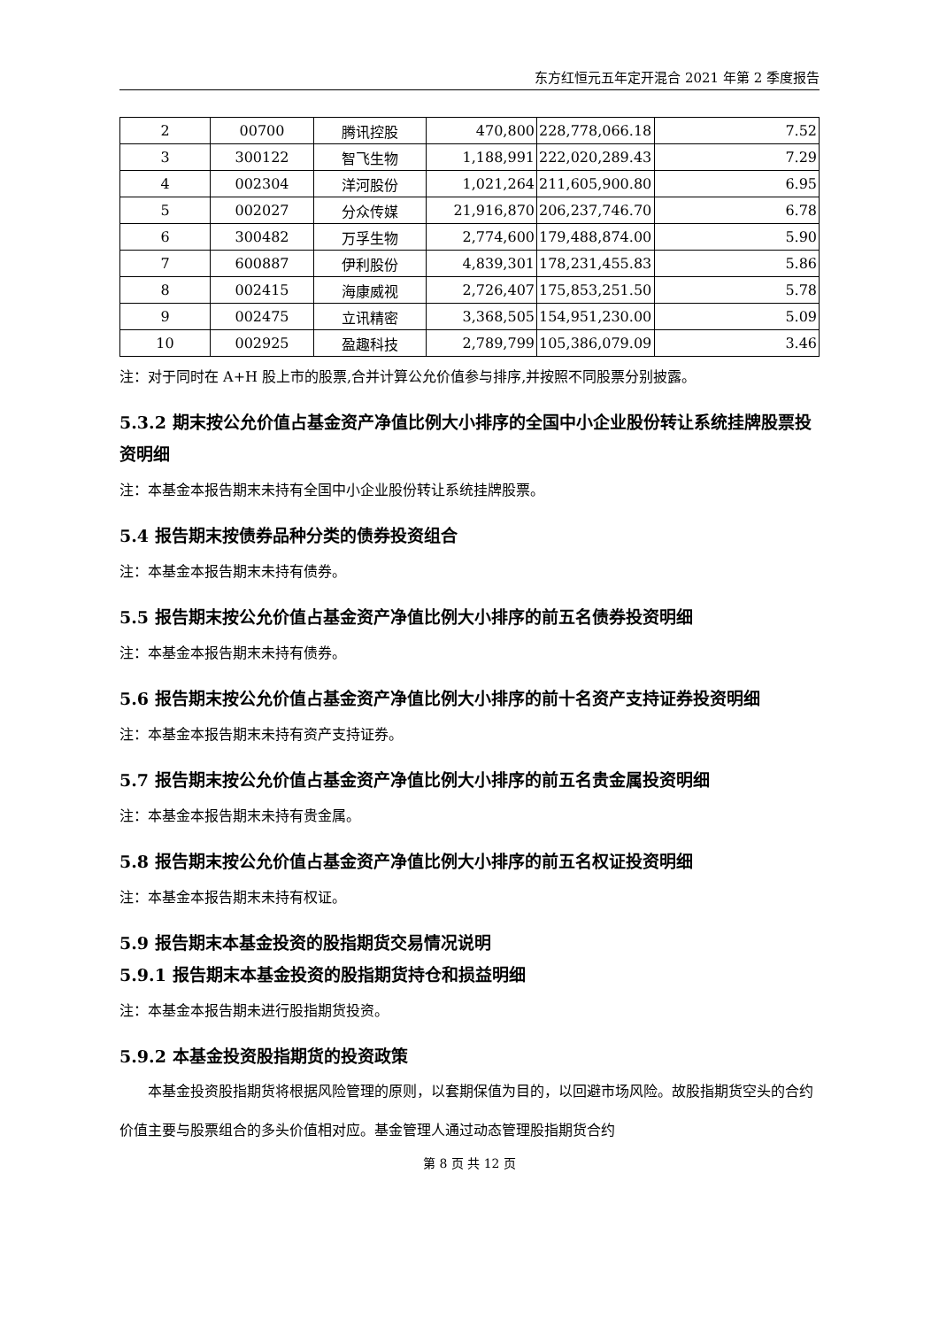东方红恒元五年定开混合 2021 年第 2 季度报告
| 2 | 00700 | 腾讯控股 | 470,800 | 228,778,066.18 | 7.52 |
| 3 | 300122 | 智飞生物 | 1,188,991 | 222,020,289.43 | 7.29 |
| 4 | 002304 | 洋河股份 | 1,021,264 | 211,605,900.80 | 6.95 |
| 5 | 002027 | 分众传媒 | 21,916,870 | 206,237,746.70 | 6.78 |
| 6 | 300482 | 万孚生物 | 2,774,600 | 179,488,874.00 | 5.90 |
| 7 | 600887 | 伊利股份 | 4,839,301 | 178,231,455.83 | 5.86 |
| 8 | 002415 | 海康威视 | 2,726,407 | 175,853,251.50 | 5.78 |
| 9 | 002475 | 立讯精密 | 3,368,505 | 154,951,230.00 | 5.09 |
| 10 | 002925 | 盈趣科技 | 2,789,799 | 105,386,079.09 | 3.46 |
注：对于同时在 A+H 股上市的股票,合并计算公允价值参与排序,并按照不同股票分别披露。
5.3.2 期末按公允价值占基金资产净值比例大小排序的全国中小企业股份转让系统挂牌股票投资明细
注：本基金本报告期末未持有全国中小企业股份转让系统挂牌股票。
5.4 报告期末按债券品种分类的债券投资组合
注：本基金本报告期末未持有债券。
5.5 报告期末按公允价值占基金资产净值比例大小排序的前五名债券投资明细
注：本基金本报告期末未持有债券。
5.6 报告期末按公允价值占基金资产净值比例大小排序的前十名资产支持证券投资明细
注：本基金本报告期末未持有资产支持证券。
5.7 报告期末按公允价值占基金资产净值比例大小排序的前五名贵金属投资明细
注：本基金本报告期末未持有贵金属。
5.8 报告期末按公允价值占基金资产净值比例大小排序的前五名权证投资明细
注：本基金本报告期末未持有权证。
5.9 报告期末本基金投资的股指期货交易情况说明
5.9.1 报告期末本基金投资的股指期货持仓和损益明细
注：本基金本报告期未进行股指期货投资。
5.9.2 本基金投资股指期货的投资政策
本基金投资股指期货将根据风险管理的原则，以套期保值为目的，以回避市场风险。故股指期货空头的合约价值主要与股票组合的多头价值相对应。基金管理人通过动态管理股指期货合约
第 8 页 共 12 页